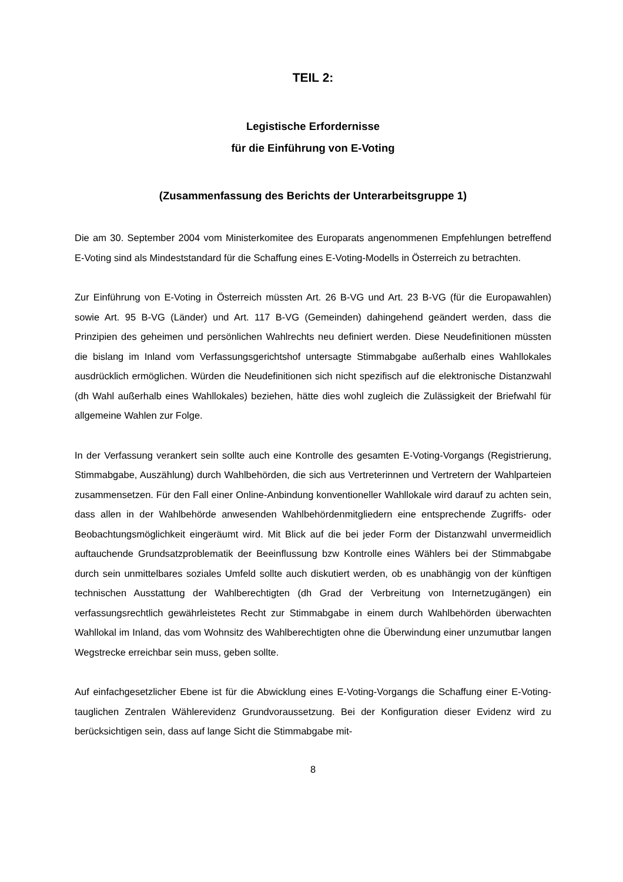TEIL 2:
Legistische Erfordernisse
für die Einführung von E-Voting
(Zusammenfassung des Berichts der Unterarbeitsgruppe 1)
Die am 30. September 2004 vom Ministerkomitee des Europarats angenommenen Empfehlungen betreffend E-Voting sind als Mindeststandard für die Schaffung eines E-Voting-Modells in Österreich zu betrachten.
Zur Einführung von E-Voting in Österreich müssten Art. 26 B-VG und Art. 23 B-VG (für die Europawahlen) sowie Art. 95 B-VG (Länder) und Art. 117 B-VG (Gemeinden) dahingehend geändert werden, dass die Prinzipien des geheimen und persönlichen Wahlrechts neu definiert werden. Diese Neudefinitionen müssten die bislang im Inland vom Verfassungsgerichtshof untersagte Stimmabgabe außerhalb eines Wahllokales ausdrücklich ermöglichen. Würden die Neudefinitionen sich nicht spezifisch auf die elektronische Distanzwahl (dh Wahl außerhalb eines Wahllokales) beziehen, hätte dies wohl zugleich die Zulässigkeit der Briefwahl für allgemeine Wahlen zur Folge.
In der Verfassung verankert sein sollte auch eine Kontrolle des gesamten E-Voting-Vorgangs (Registrierung, Stimmabgabe, Auszählung) durch Wahlbehörden, die sich aus Vertreterinnen und Vertretern der Wahlparteien zusammensetzen. Für den Fall einer Online-Anbindung konventioneller Wahllokale wird darauf zu achten sein, dass allen in der Wahlbehörde anwesenden Wahlbehördenmitgliedern eine entsprechende Zugriffs- oder Beobachtungsmöglichkeit eingeräumt wird. Mit Blick auf die bei jeder Form der Distanzwahl unvermeidlich auftauchende Grundsatzproblematik der Beeinflussung bzw Kontrolle eines Wählers bei der Stimmabgabe durch sein unmittelbares soziales Umfeld sollte auch diskutiert werden, ob es unabhängig von der künftigen technischen Ausstattung der Wahlberechtigten (dh Grad der Verbreitung von Internetzugängen) ein verfassungsrechtlich gewährleistetes Recht zur Stimmabgabe in einem durch Wahlbehörden überwachten Wahllokal im Inland, das vom Wohnsitz des Wahlberechtigten ohne die Überwindung einer unzumutbar langen Wegstrecke erreichbar sein muss, geben sollte.
Auf einfachgesetzlicher Ebene ist für die Abwicklung eines E-Voting-Vorgangs die Schaffung einer E-Voting-tauglichen Zentralen Wählerevidenz Grundvoraussetzung. Bei der Konfiguration dieser Evidenz wird zu berücksichtigen sein, dass auf lange Sicht die Stimmabgabe mit-
8